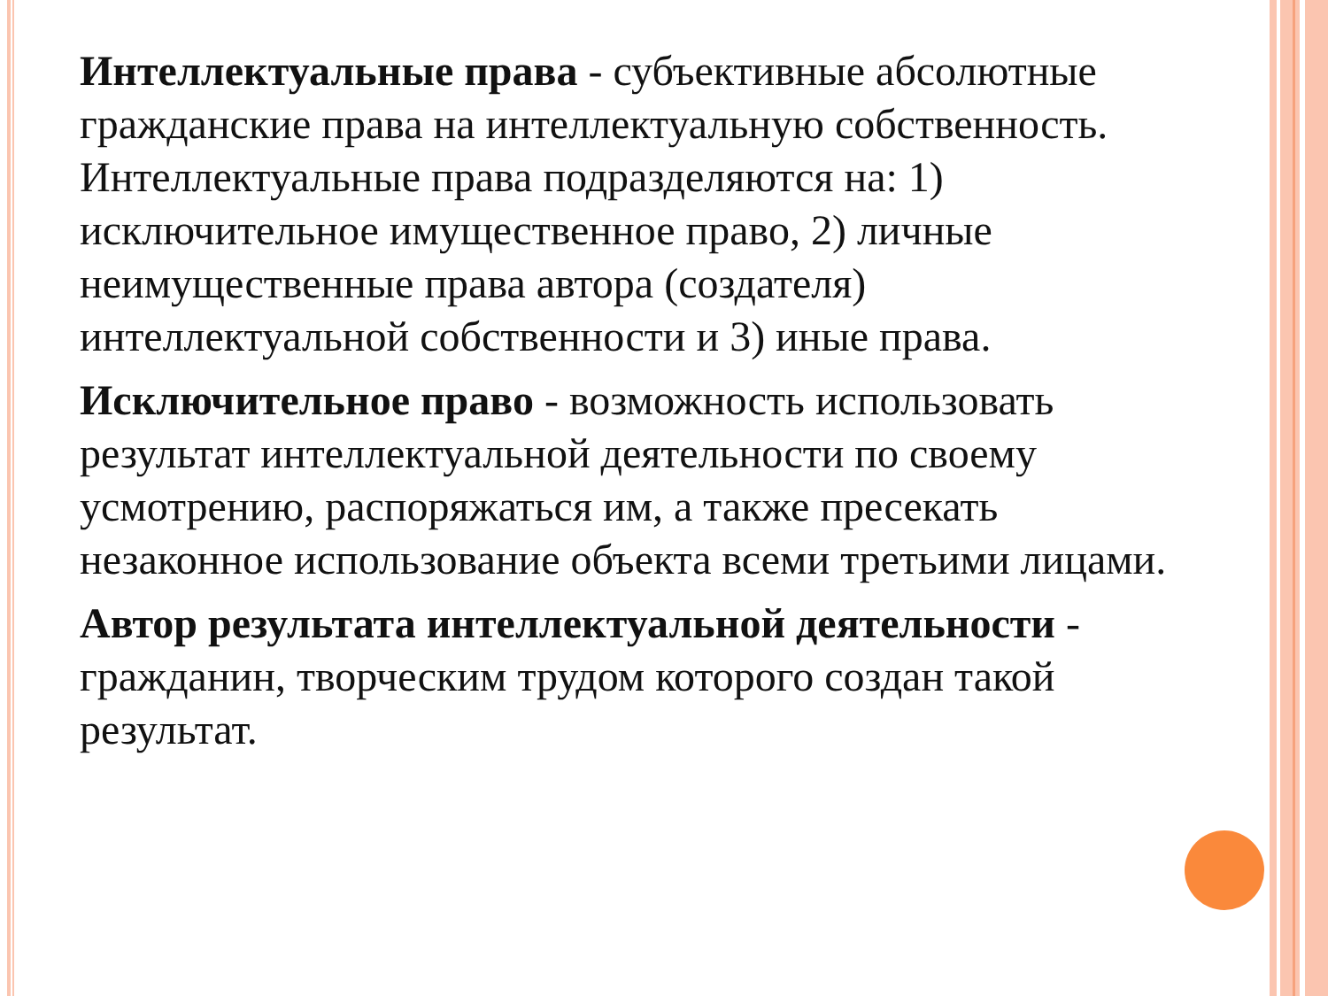Интеллектуальные права - субъективные абсолютные гражданские права на интеллектуальную собственность. Интеллектуальные права подразделяются на: 1) исключительное имущественное право, 2) личные неимущественные права автора (создателя) интеллектуальной собственности и 3) иные права.
Исключительное право - возможность использовать результат интеллектуальной деятельности по своему усмотрению, распоряжаться им, а также пресекать незаконное использование объекта всеми третьими лицами.
Автор результата интеллектуальной деятельности - гражданин, творческим трудом которого создан такой результат.